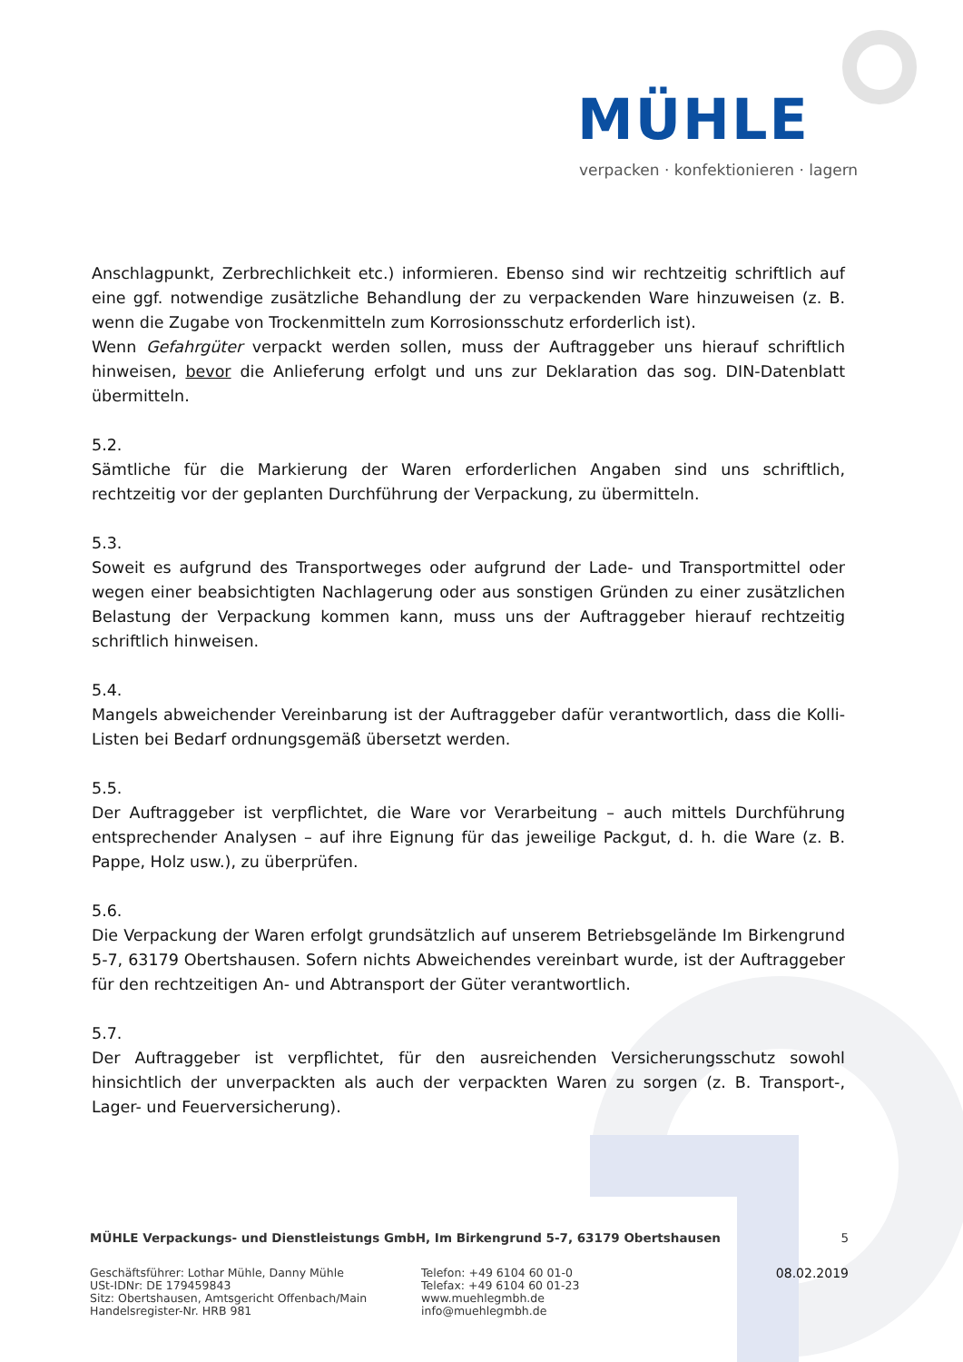MÜHLE
verpacken · konfektionieren · lagern
Anschlagpunkt, Zerbrechlichkeit etc.) informieren. Ebenso sind wir rechtzeitig schriftlich auf eine ggf. notwendige zusätzliche Behandlung der zu verpackenden Ware hinzuweisen (z. B. wenn die Zugabe von Trockenmitteln zum Korrosionsschutz erforderlich ist).
Wenn Gefahrgüter verpackt werden sollen, muss der Auftraggeber uns hierauf schriftlich hinweisen, bevor die Anlieferung erfolgt und uns zur Deklaration das sog. DIN-Datenblatt übermitteln.
5.2.
Sämtliche für die Markierung der Waren erforderlichen Angaben sind uns schriftlich, rechtzeitig vor der geplanten Durchführung der Verpackung, zu übermitteln.
5.3.
Soweit es aufgrund des Transportweges oder aufgrund der Lade- und Transportmittel oder wegen einer beabsichtigten Nachlagerung oder aus sonstigen Gründen zu einer zusätzlichen Belastung der Verpackung kommen kann, muss uns der Auftraggeber hierauf rechtzeitig schriftlich hinweisen.
5.4.
Mangels abweichender Vereinbarung ist der Auftraggeber dafür verantwortlich, dass die Kolli-Listen bei Bedarf ordnungsgemäß übersetzt werden.
5.5.
Der Auftraggeber ist verpflichtet, die Ware vor Verarbeitung – auch mittels Durchführung entsprechender Analysen – auf ihre Eignung für das jeweilige Packgut, d. h. die Ware (z. B. Pappe, Holz usw.), zu überprüfen.
5.6.
Die Verpackung der Waren erfolgt grundsätzlich auf unserem Betriebsgelände Im Birkengrund 5-7, 63179 Obertshausen. Sofern nichts Abweichendes vereinbart wurde, ist der Auftraggeber für den rechtzeitigen An- und Abtransport der Güter verantwortlich.
5.7.
Der Auftraggeber ist verpflichtet, für den ausreichenden Versicherungsschutz sowohl hinsichtlich der unverpackten als auch der verpackten Waren zu sorgen (z. B. Transport-, Lager- und Feuerversicherung).
MÜHLE Verpackungs- und Dienstleistungs GmbH, Im Birkengrund 5-7, 63179 Obertshausen 5
Geschäftsführer: Lothar Mühle, Danny Mühle
USt-IDNr: DE 179459843
Sitz: Obertshausen, Amtsgericht Offenbach/Main
Handelsregister-Nr. HRB 981
Telefon: +49 6104 60 01-0
Telefax: +49 6104 60 01-23
www.muehlegmbh.de
info@muehlegmbh.de
08.02.2019